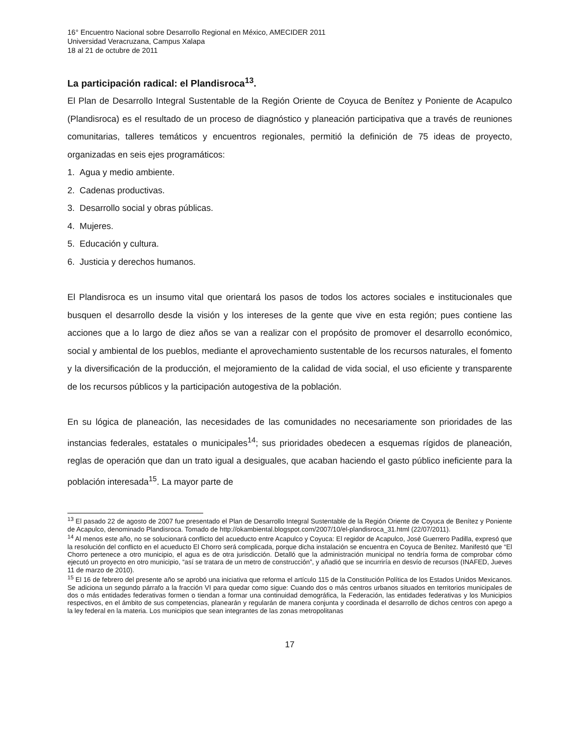16° Encuentro Nacional sobre Desarrollo Regional en México, AMECIDER 2011
Universidad Veracruzana, Campus Xalapa
18 al 21 de octubre de 2011
La participación radical: el Plandisroca<sup>13</sup>.
El Plan de Desarrollo Integral Sustentable de la Región Oriente de Coyuca de Benítez y Poniente de Acapulco (Plandisroca) es el resultado de un proceso de diagnóstico y planeación participativa que a través de reuniones comunitarias, talleres temáticos y encuentros regionales, permitió la definición de 75 ideas de proyecto, organizadas en seis ejes programáticos:
1. Agua y medio ambiente.
2. Cadenas productivas.
3. Desarrollo social y obras públicas.
4. Mujeres.
5. Educación y cultura.
6. Justicia y derechos humanos.
El Plandisroca es un insumo vital que orientará los pasos de todos los actores sociales e institucionales que busquen el desarrollo desde la visión y los intereses de la gente que vive en esta región; pues contiene las acciones que a lo largo de diez años se van a realizar con el propósito de promover el desarrollo económico, social y ambiental de los pueblos, mediante el aprovechamiento sustentable de los recursos naturales, el fomento y la diversificación de la producción, el mejoramiento de la calidad de vida social, el uso eficiente y transparente de los recursos públicos y la participación autogestiva de la población.
En su lógica de planeación, las necesidades de las comunidades no necesariamente son prioridades de las instancias federales, estatales o municipales<sup>14</sup>; sus prioridades obedecen a esquemas rígidos de planeación, reglas de operación que dan un trato igual a desiguales, que acaban haciendo el gasto público ineficiente para la población interesada<sup>15</sup>. La mayor parte de
<sup>13</sup> El pasado 22 de agosto de 2007 fue presentado el Plan de Desarrollo Integral Sustentable de la Región Oriente de Coyuca de Benítez y Poniente de Acapulco, denominado Plandisroca. Tomado de http://okambiental.blogspot.com/2007/10/el-plandisroca_31.html (22/07/2011).
<sup>14</sup> Al menos este año, no se solucionará conflicto del acueducto entre Acapulco y Coyuca: El regidor de Acapulco, José Guerrero Padilla, expresó que la resolución del conflicto en el acueducto El Chorro será complicada, porque dicha instalación se encuentra en Coyuca de Benítez. Manifestó que “El Chorro pertenece a otro municipio, el agua es de otra jurisdicción. Detalló que la administración municipal no tendría forma de comprobar cómo ejecutó un proyecto en otro municipio, “así se tratara de un metro de construcción”, y añadió que se incurriría en desvío de recursos (INAFED, Jueves 11 de marzo de 2010).
<sup>15</sup> El 16 de febrero del presente año se aprobó una iniciativa que reforma el artículo 115 de la Constitución Política de los Estados Unidos Mexicanos. Se adiciona un segundo párrafo a la fracción VI para quedar como sigue: Cuando dos o más centros urbanos situados en territorios municipales de dos o más entidades federativas formen o tiendan a formar una continuidad demográfica, la Federación, las entidades federativas y los Municipios respectivos, en el ámbito de sus competencias, planearán y regularán de manera conjunta y coordinada el desarrollo de dichos centros con apego a la ley federal en la materia. Los municipios que sean integrantes de las zonas metropolitanas
17